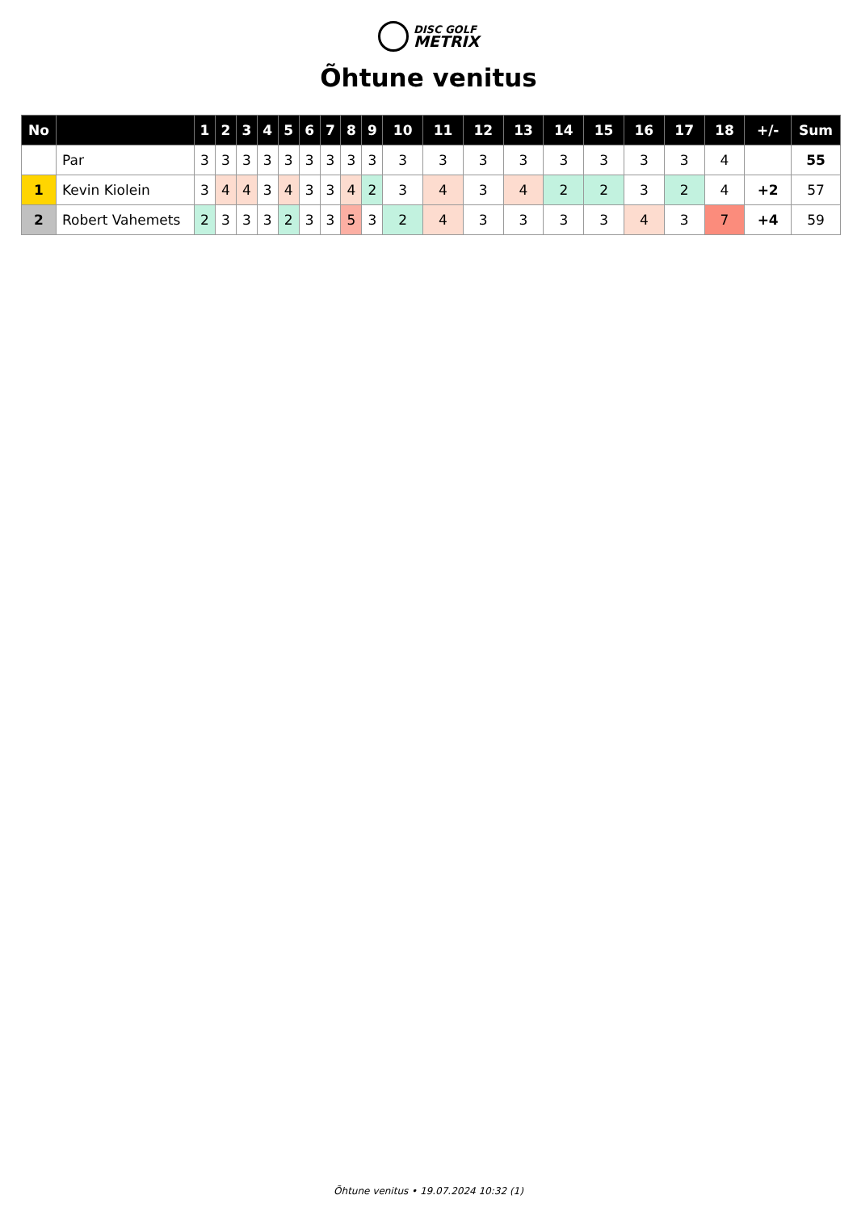DISC GOLF
METRIX
Õhtune venitus
| No | | 1 | 2 | 3 | 4 | 5 | 6 | 7 | 8 | 9 | 10 | 11 | 12 | 13 | 14 | 15 | 16 | 17 | 18 | +/- | Sum |
| --- | --- | --- | --- | --- | --- | --- | --- | --- | --- | --- | --- | --- | --- | --- | --- | --- | --- | --- | --- | --- | --- |
| | Par | 3 | 3 | 3 | 3 | 3 | 3 | 3 | 3 | 3 | 3 | 3 | 3 | 3 | 3 | 3 | 3 | 3 | 4 | | 55 |
| 1 | Kevin Kiolein | 3 | 4 | 4 | 3 | 4 | 3 | 3 | 4 | 2 | 3 | 4 | 3 | 4 | 2 | 2 | 3 | 2 | 4 | +2 | 57 |
| 2 | Robert Vahemets | 2 | 3 | 3 | 3 | 2 | 3 | 3 | 5 | 3 | 2 | 4 | 3 | 3 | 3 | 3 | 4 | 3 | 7 | +4 | 59 |
Õhtune venitus • 19.07.2024 10:32 (1)